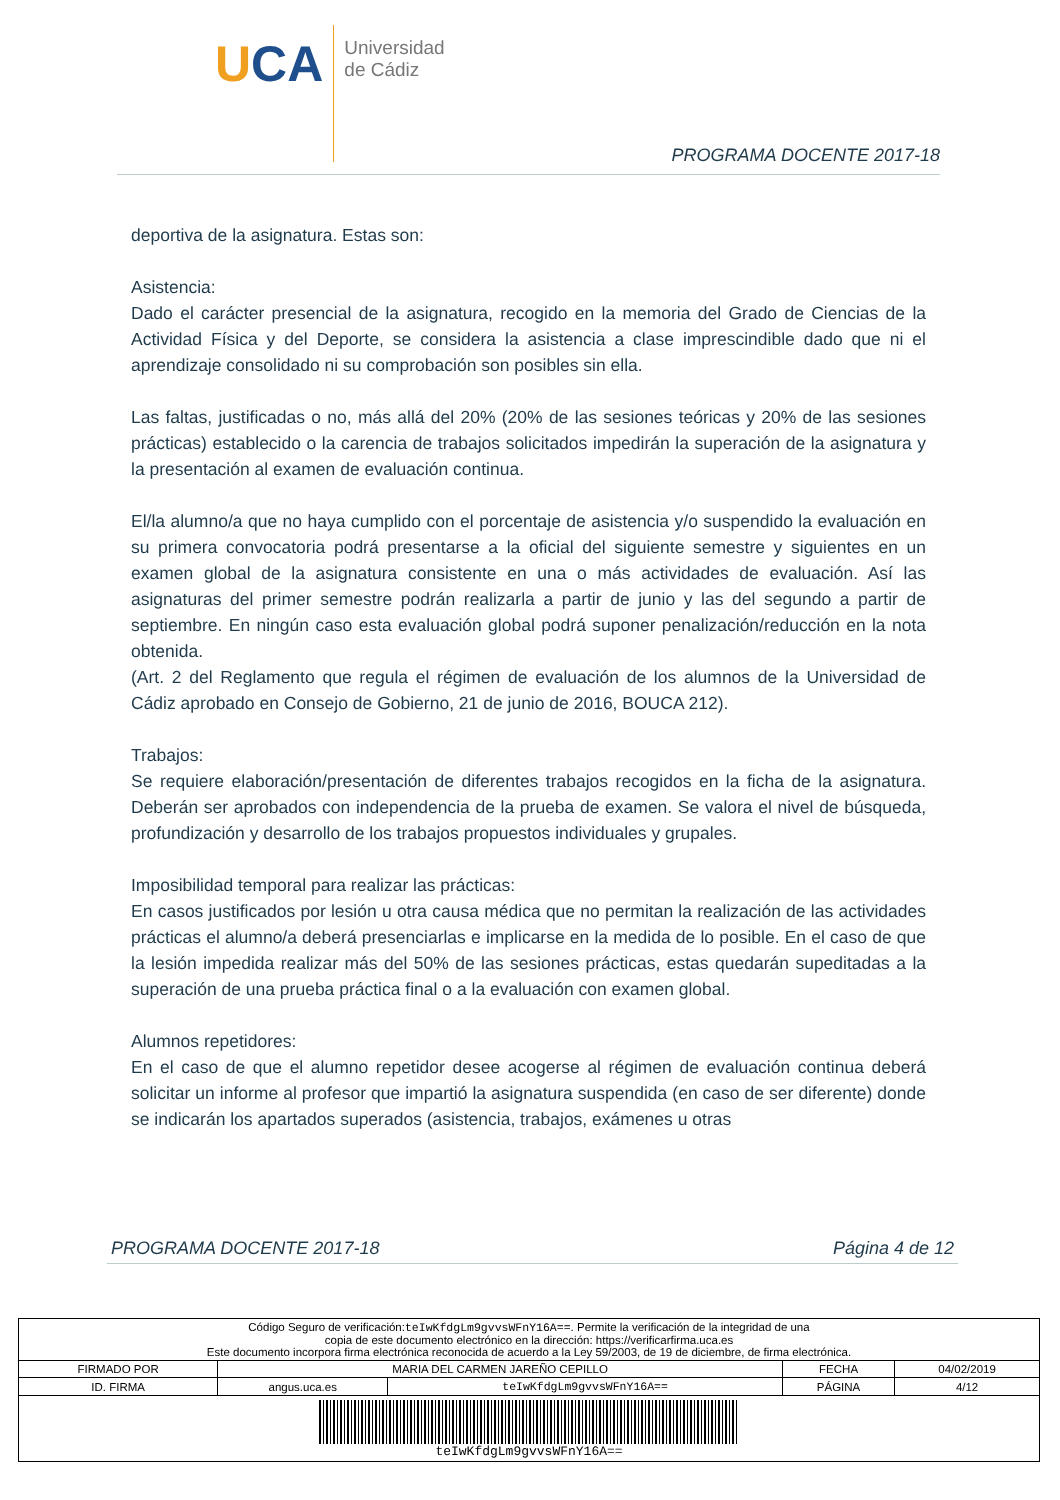UCA
Universidad
de Cádiz
PROGRAMA DOCENTE 2017-18
deportiva de la asignatura. Estas son:
Asistencia:
Dado el carácter presencial de la asignatura, recogido en la memoria del Grado de Ciencias de la Actividad Física y del Deporte, se considera la asistencia a clase imprescindible dado que ni el aprendizaje consolidado ni su comprobación son posibles sin ella.
Las faltas, justificadas o no, más allá del 20% (20% de las sesiones teóricas y 20% de las sesiones prácticas) establecido o la carencia de trabajos solicitados impedirán la superación de la asignatura y la presentación al examen de evaluación continua.
El/la alumno/a que no haya cumplido con el porcentaje de asistencia y/o suspendido la evaluación en su primera convocatoria podrá presentarse a la oficial del siguiente semestre y siguientes en un examen global de la asignatura consistente en una o más actividades de evaluación. Así las asignaturas del primer semestre podrán realizarla a partir de junio y las del segundo a partir de septiembre. En ningún caso esta evaluación global podrá suponer penalización/reducción en la nota obtenida.
(Art. 2 del Reglamento que regula el régimen de evaluación de los alumnos de la Universidad de Cádiz aprobado en Consejo de Gobierno, 21 de junio de 2016, BOUCA 212).
Trabajos:
Se requiere elaboración/presentación de diferentes trabajos recogidos en la ficha de la asignatura. Deberán ser aprobados con independencia de la prueba de examen. Se valora el nivel de búsqueda, profundización y desarrollo de los trabajos propuestos individuales y grupales.
Imposibilidad temporal para realizar las prácticas:
En casos justificados por lesión u otra causa médica que no permitan la realización de las actividades prácticas el alumno/a deberá presenciarlas e implicarse en la medida de lo posible. En el caso de que la lesión impedida realizar más del 50% de las sesiones prácticas, estas quedarán supeditadas a la superación de una prueba práctica final o a la evaluación con examen global.
Alumnos repetidores:
En el caso de que el alumno repetidor desee acogerse al régimen de evaluación continua deberá solicitar un informe al profesor que impartió la asignatura suspendida (en caso de ser diferente) donde se indicarán los apartados superados (asistencia, trabajos, exámenes u otras
PROGRAMA DOCENTE 2017-18 Página 4 de 12
| Código Seguro de verificación: teIwKfdgLm9gvvsWFnY16A== . Permite la verificación de la integridad de una copia de este documento electrónico en la dirección: https://verificarfirma.uca.es Este documento incorpora firma electrónica reconocida de acuerdo a la Ley 59/2003, de 19 de diciembre, de firma electrónica. | | | | |
| FIRMADO POR | MARIA DEL CARMEN JAREÑO CEPILLO | | FECHA | 04/02/2019 |
| ID. FIRMA | angus.uca.es | teIwKfdgLm9gvvsWFnY16A== | PÁGINA | 4/12 |
| teIwKfdgLm9gvvsWFnY16A== | | | | |